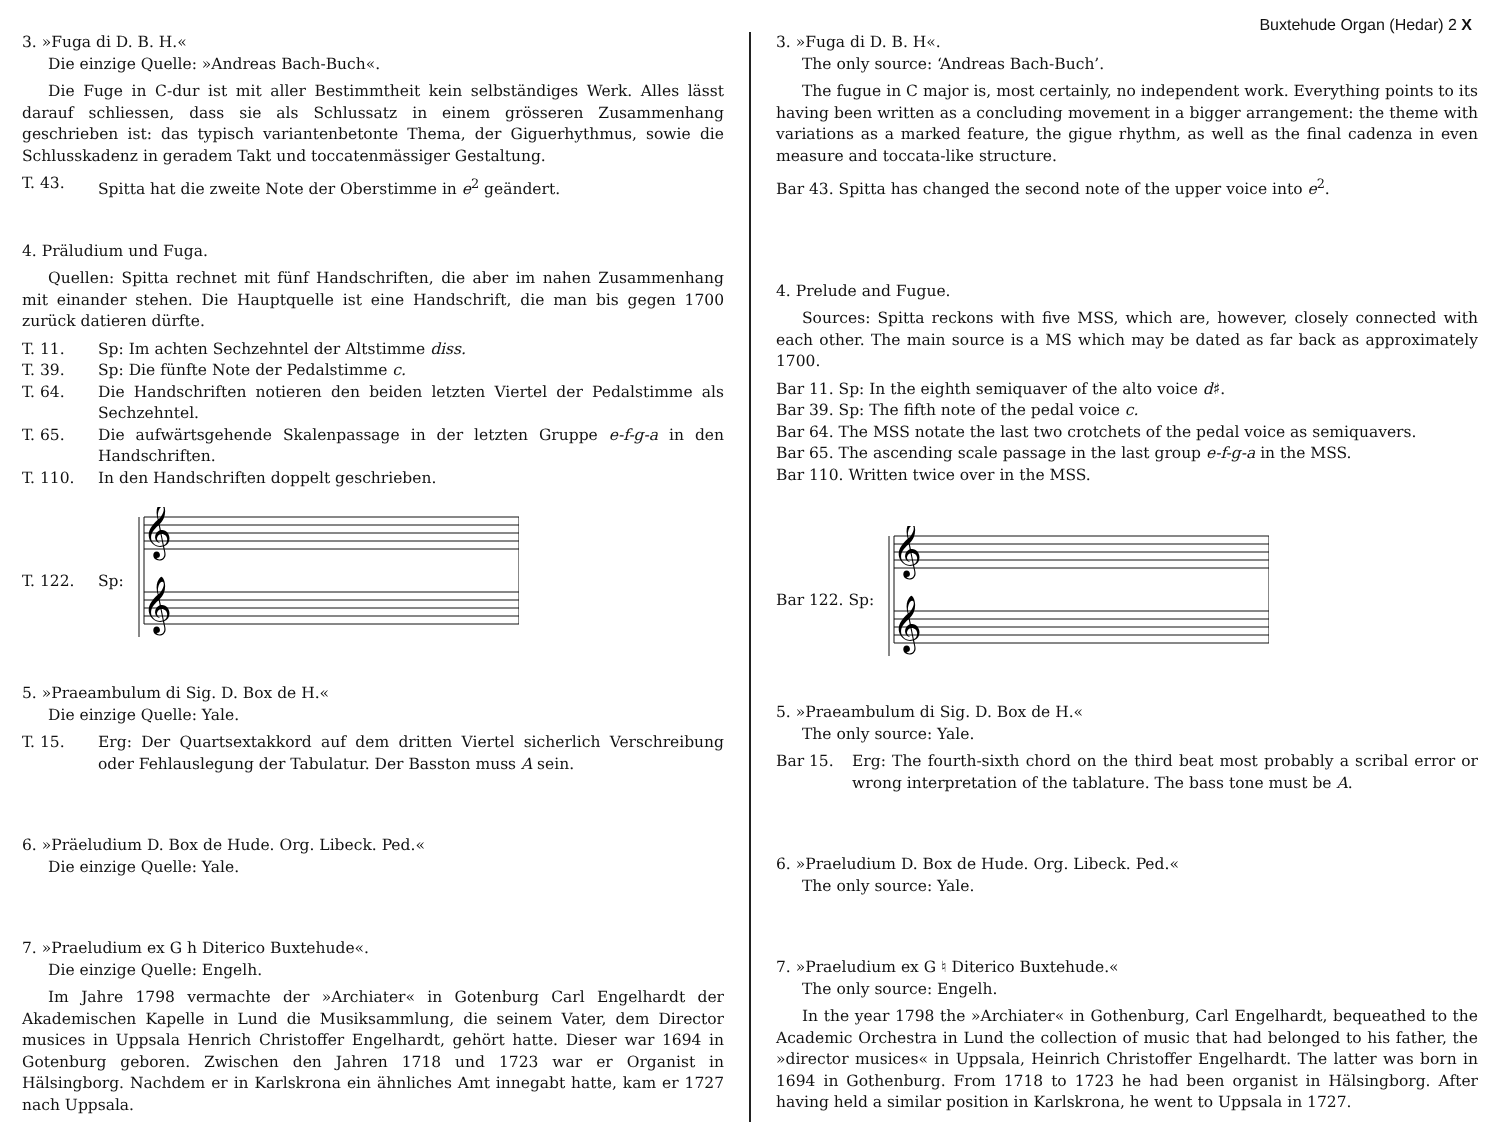Buxtehude Organ (Hedar) 2 X
3. »Fuga di D. B. H.«
Die einzige Quelle: »Andreas Bach-Buch«.
Die Fuge in C-dur ist mit aller Bestimmtheit kein selbständiges Werk. Alles lässt darauf schliessen, dass sie als Schlussatz in einem grösseren Zusammenhang geschrieben ist: das typisch variantenbetonte Thema, der Giguerhythmus, sowie die Schlusskadenz in geradem Takt und toccatenmässiger Gestaltung.
T. 43. Spitta hat die zweite Note der Oberstimme in e<sup>2</sup> geändert.
4. Präludium und Fuga.
Quellen: Spitta rechnet mit fünf Handschriften, die aber im nahen Zusammenhang mit einander stehen. Die Hauptquelle ist eine Handschrift, die man bis gegen 1700 zurück datieren dürfte.
T. 11. Sp: Im achten Sechzehntel der Altstimme diss.
T. 39. Sp: Die fünfte Note der Pedalstimme c.
T. 64. Die Handschriften notieren den beiden letzten Viertel der Pedalstimme als Sechzehntel.
T. 65. Die aufwärtsgehende Skalenpassage in der letzten Gruppe e-f-g-a in den Handschriften.
T. 110. In den Handschriften doppelt geschrieben.
T. 122. Sp:
𝄞
𝄞
5. »Praeambulum di Sig. D. Box de H.«
Die einzige Quelle: Yale.
T. 15. Erg: Der Quartsextakkord auf dem dritten Viertel sicherlich Verschreibung oder Fehlauslegung der Tabulatur. Der Basston muss A sein.
6. »Präeludium D. Box de Hude. Org. Libeck. Ped.«
Die einzige Quelle: Yale.
7. »Praeludium ex G h Diterico Buxtehude«.
Die einzige Quelle: Engelh.
Im Jahre 1798 vermachte der »Archiater« in Gotenburg Carl Engelhardt der Akademischen Kapelle in Lund die Musiksammlung, die seinem Vater, dem Director musices in Uppsala Henrich Christoffer Engelhardt, gehört hatte. Dieser war 1694 in Gotenburg geboren. Zwischen den Jahren 1718 und 1723 war er Organist in Hälsingborg. Nachdem er in Karlskrona ein ähnliches Amt innegabt hatte, kam er 1727 nach Uppsala.
3. »Fuga di D. B. H«.
The only source: ‘Andreas Bach-Buch’.
The fugue in C major is, most certainly, no independent work. Everything points to its having been written as a concluding movement in a bigger arrangement: the theme with variations as a marked feature, the gigue rhythm, as well as the final cadenza in even measure and toccata-like structure.
Bar 43. Spitta has changed the second note of the upper voice into e<sup>2</sup>.
4. Prelude and Fugue.
Sources: Spitta reckons with five MSS, which are, however, closely connected with each other. The main source is a MS which may be dated as far back as approximately 1700.
Bar 11. Sp: In the eighth semiquaver of the alto voice d♯.
Bar 39. Sp: The fifth note of the pedal voice c.
Bar 64. The MSS notate the last two crotchets of the pedal voice as semiquavers.
Bar 65. The ascending scale passage in the last group e-f-g-a in the MSS.
Bar 110. Written twice over in the MSS.
Bar 122. Sp:
𝄞
𝄞
5. »Praeambulum di Sig. D. Box de H.«
The only source: Yale.
Bar 15. Erg: The fourth-sixth chord on the third beat most probably a scribal error or wrong interpretation of the tablature. The bass tone must be A.
6. »Praeludium D. Box de Hude. Org. Libeck. Ped.«
The only source: Yale.
7. »Praeludium ex G ♮ Diterico Buxtehude.«
The only source: Engelh.
In the year 1798 the »Archiater« in Gothenburg, Carl Engelhardt, bequeathed to the Academic Orchestra in Lund the collection of music that had belonged to his father, the »director musices« in Uppsala, Heinrich Christoffer Engelhardt. The latter was born in 1694 in Gothenburg. From 1718 to 1723 he had been organist in Hälsingborg. After having held a similar position in Karlskrona, he went to Uppsala in 1727.